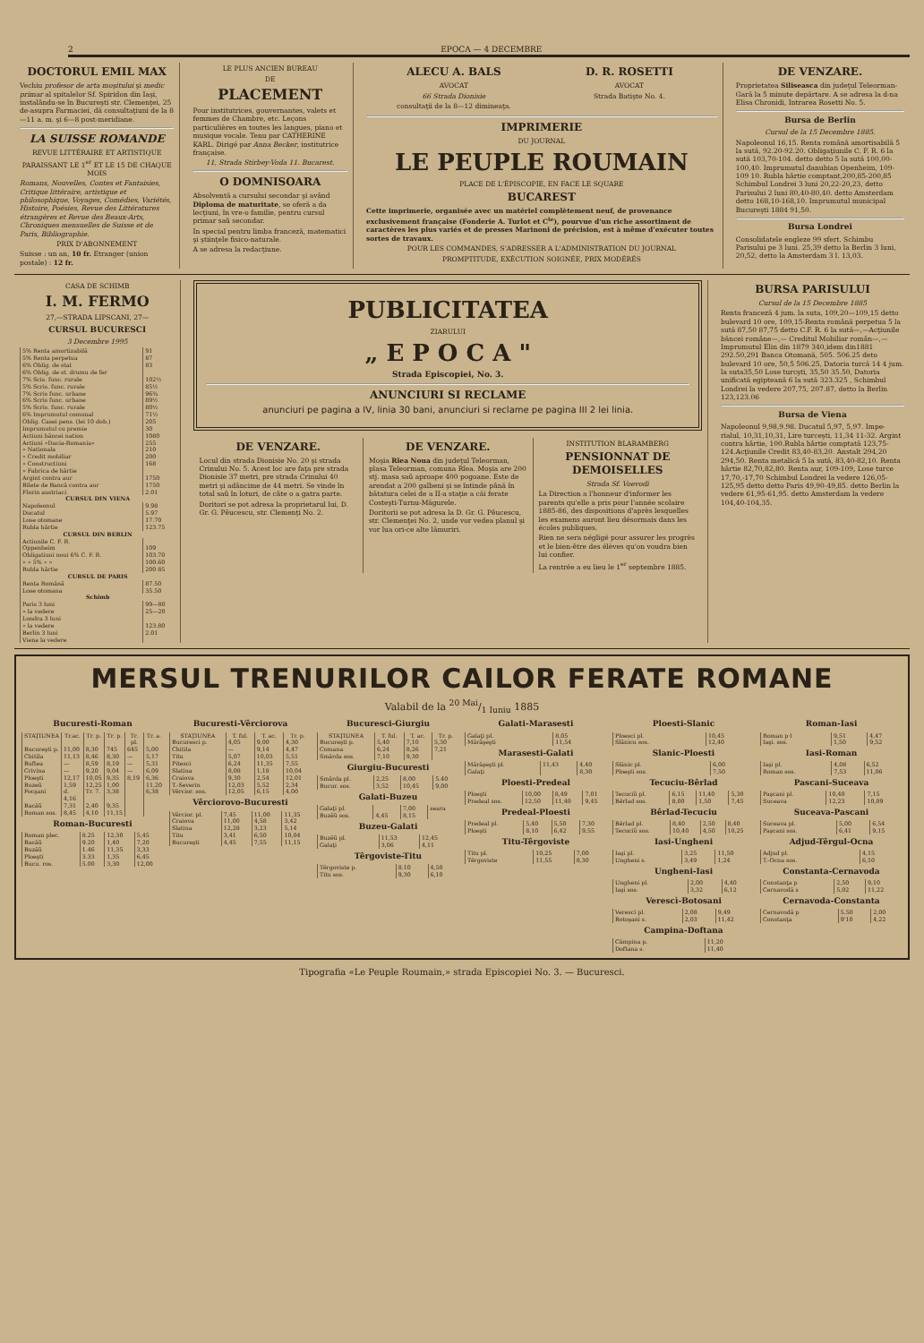2 EPOCA — 4 DECEMBRE
DOCTORUL EMIL MAX
Vechiu profesor de arta moşitului şi medic primar al spitalelor Sf. Spiridon din Iaşi, instalându-se în Bucureşti str. Clemenţei, 25 de-asupra Farmaciei, dă consultaţiuni de la 8—11 a. m. şi 6—8 post-meridiane.
LA SUISSE ROMANDE
REVUE LITTÉRAIRE ET ARTISTIQUE
PARAISSANT LE 1<sup>er</sup> ET LE 15 DE CHAQUE MOIS
Romans, Nouvelles, Contes et Fantaisies, Critique littéraire, artistique et philosophique, Voyages, Comédies, Variétés, Histoire, Poésies, Revue des Littératures étrangères et Revue des Beaux-Arts, Chroniques mensuelles de Suisse et de Paris, Bibliographie.
PRIX D'ABONNEMENT
Suisse : un an, 10 fr. Etranger (union postale) : 12 fr.
LE PLUS ANCIEN BUREAU
DE
PLACEMENT
Pour institutrices, gouvernantes, valets et femmes de Chambre, etc. Leçons particulières en toutes les langues, piano et musique vocale. Tenu par CATHERINE KARL. Dirigé par Anna Becker, institutrice française.
11, Strada Stirbey-Voda 11. Bucarest.
O DOMNISOARA
Absolventă a cursului secondar şi având Diploma de maturitate, se oferă a da lecţiuni, în vre-o familie, pentru cursul primar saŭ secondar.
In special pentru limba franceză, matematici şi ştiinţele fisico-naturale.
A se adresa la redacţiune.
ALECU A. BALS
AVOCAT
66 Strada Dionisie
consultaţii de la 8—12 dimineaţa.
D. R. ROSETTI
AVOCAT
Strada Batişte No. 4.
IMPRIMERIE
DU JOURNAL
LE PEUPLE ROUMAIN
PLACE DE L'ÉPISCOPIE, EN FACE LE SQUARE
BUCAREST
Cette imprimerie, organisée avec un matériel complètement neuf, de provenance exclusivement française (Fonderie A. Turlot et C<sup>ie</sup>), pourvue d'un riche assortiment de caractères les plus variés et de presses Marinoni de précision, est à même d'exécuter toutes sortes de travaux.
POUR LES COMMANDES, S'ADRESSER A L'ADMINISTRATION DU JOURNAL
PROMPTITUDE, EXÉCUTION SOIGNÉE, PRIX MODÉRÉS
DE VENZARE.
Proprietatea Siliseasca din judeţul Teleorman-Gară la 5 minute depărtare. A se adresa la d-na Elisa Chronidi, Intrarea Rosetti No. 5.
Bursa de Berlin
Cursul de la 15 Decembre 1885.
Napoleonul 16,15. Renta română amortisabilă 5 la sută, 92.20-92.20. Obligaţiunile C. F. R. 6 la sută 103,70-104. detto detto 5 la sută 100,00-100,40. Imprumutul danubian Openheim, 109-109 10. Rubla hârtie comptant,200,85-200,85 Schimbul Londrei 3 luni 20,22-20,23, detto Parisului 2 luni 80,40-80,40. detto Amsterdam detto 168,10-168,10. Imprumutul municipal Bucureşti 1884 91,50.
Bursa Londrei
Consolidatele engleze 99 sfert. Schimbu Parisului pe 3 luni. 25,39 detto la Berlin 3 luni, 20,52, detto la Amsterdam 3 l. 13,03.
CASA DE SCHIMB
I. M. FERMO
27,—STRADA LIPSCANI, 27—
CURSUL BUCURESCI
3 Decembre 1995
| 5% Renta amortizabilă | 91 |
| 5% Renta perpetua | 87 |
| 6% Oblig. de stat | 83 |
| 6% Oblig. de st. drumu de fer | |
| 7% Scis. func. rurale | 102½ |
| 5% Scris. func. rurale | 85½ |
| 7% Scris func. urbane | 96¾ |
| 6% Scris func. urbane | 89½ |
| 5% Scris. func. rurale | 80½ |
| 6% Imprumutul comunal | 71½ |
| Oblig. Casei pens. (lei 10 dob.) | 205 |
| Imprumutul cu premie | 30 |
| Actiuni băncei nation | 1080 |
| Actiuni «Dacia-Romania» | 255 |
| » Nationala | 210 |
| » Credit mobiliar | 200 |
| » Constructiuni | 168 |
| » Fabrica de hârtie | |
| Argint contra aur | 1750 |
| Bilete de Bancă contra aur | 1750 |
| Florin austriaci | 2.01 |
| CURSUL DIN VIENA | |
| Napoleonul | 9.98 |
| Ducatul | 5.97 |
| Lose otomane | 17.70 |
| Rubla hârtie | 123.75 |
| CURSUL DIN BERLIN | |
| Actiunile C. F. R. | |
| Oppenheim | 109 |
| Obligatiuni noui 6% C. F. R. | 103.70 |
| » » 5% » » | 100.60 |
| Rubla hârtie | 200 85 |
| CURSUL DE PARIS | |
| Renta Română | 87.50 |
| Lose otomana | 35.50 |
| Schimb | |
| Paris 3 luni | 99—80 |
| » la vedere | 25—20 |
| Londra 3 luni | |
| » la vedere | 123.80 |
| Berlin 3 luni | 2.01 |
| Viena la vedere | |
PUBLICITATEA
ZIARULUI
„ E P O C A "
Strada Episcopiei, No. 3.
ANUNCIURI SI RECLAME
anunciuri pe pagina a IV, linia 30 bani, anunciuri si reclame pe pagina III 2 lei linia.
DE VENZARE.
Locul din strada Dionisie No. 20 şi strada Crinului No. 5. Acest loc are faţa pre strada Dionisie 37 metri, pre strada Crinului 40 metri şi adâncime de 44 metri. Se vinde în total saŭ în loturi, de câte o a gatra parte.
Doritori se pot adresa la proprietarul lui, D. Gr. G. Pĕucescu, str. Clemenţi No. 2.
DE VENZARE.
Moşia Rîea Noua din judeţul Teleorman, plasa Teleorman, comuna Rîea. Moşia are 200 stj. masa saŭ aproape 400 pogoane. Este de arendat a 200 galbeni şi se întinde până în bătatura celei de a II-a staţie a căi ferate Costeşti-Turnu-Măgurele.
Doritorii se pot adresa la D. Gr. G. Pĕucescu, str. Clemenţei No. 2, unde vor vedea planul şi vor lua ori-ce alte lămuriri.
INSTITUTION BLARAMBERG
PENSIONNAT DE DEMOISELLES
Strada Sf. Voevodi
La Direction a l'honneur d'informer les parents qu'elle a pris pour l'année scolaire 1885-86, des dispositions d'après lesquelles les examens auront lieu désormais dans les écoles publiques.
Rien ne sera négligé pour assurer les progrès et le bien-être des élèves qu'on voudra bien lui confier.
La rentrée a eu lieu le 1<sup>er</sup> septembre 1885.
BURSA PARISULUI
Cursul de la 15 Decembre 1885
Renta franceză 4 jum. la suta, 109,20—109,15 detto bulevard 10 ore, 109,15-Renta română perpetua 5 la sută 87,50 87,75 detto C.F. R. 6 la sută—,—Acţiunile băncei române—,— Creditul Mobiliar român—,— Imprumutul Elin din 1879 340,idem din1881 292.50,291 Banca Otomană, 505. 506.25 deto bulevard 10 ore, 50,5 506.25, Datoria turcă 14 4 jum. la suta35,50 Lose turcşti, 35,50 35.50, Datoria unificată egipteană 6 la sută 323.325 , Schimbul Londrei la vedere 207,75, 207.87, detto la Berlin 123,123.06
Bursa de Viena
Napoleonul 9,98,9.98. Ducatul 5,97, 5,97. Impe-rialul, 10,31,10,31, Lire turceşti, 11,34 11-32. Argint contra hârtie, 100.Rubla hârtie comptată 123,75-124.Acţiunile Credit 83,40-83,20. Anstalt 294,20 294,50. Renta metalică 5 la sută, 83,40-82,10. Renta hârtie 82,70,82,80. Renta aur, 109-109, Lose turce 17,70,-17,70 Schimbul Londrei la vedere 126,05-125,95 detto detto Paris 49,90-49,85. detto Berlin la vedere 61,95-61,95. detto Amsterdam la vedere 104,40-104,35.
MERSUL TRENURILOR CAILOR FERATE ROMANE
Valabil de la 20 Mai/1 Iuniu 1885
Bucuresti-Roman
| STAŢIUNEA | Tr.ac. | Tr. p. | Tr. p. | Tr. pl. | Tr. a. |
| --- | --- | --- | --- | --- | --- |
| Bucureşti p. | 11,00 | 8,30 | 745 | 645 | 5,00 |
| Chitila | 11,13 | 8,46 | 8,30 | — | 5,17 |
| Buftea | — | 8,59 | 8,19 | — | 5,31 |
| Crivina | — | 9,20 | 9,04 | — | 6,09 |
| Ploeşti | 12,17 | 10,05 | 9,35 | 8,19 | 6,36 |
| Buzeŭ | 1,59 | 12,25 | 1,00 | | 11,20 |
| Focşani | d. 4,16 | Tr. 7. | 3,38 | | 6,38 |
| Bacăŭ | 7,31 | 2,40 | 9,35 | | |
| Roman sos. | 8,45 | 4,10 | 11,15 | | |
Roman-Bucuresti
| Roman plec. | 8.25 | 12,30 | 5,45 |
| Bacăŭ | 9.20 | 1,40 | 7,20 |
| Buzăŭ | 1.46 | 11,35 | 3,33 |
| Ploeşti | 3.33 | 1,35 | 6,45 |
| Bucu. ros. | 5.00 | 3,30 | 12,00 |
Bucuresti-Vêrciorova
| STAŢIUNEA | T. ful. | T. ac. | Tr. p. |
| --- | --- | --- | --- |
| Bucuresci p. | 4,05 | 9,00 | 4,30 |
| Chitila | — | 9,14 | 4,47 |
| Titu | 5,07 | 10,03 | 5,51 |
| Pitesci | 6,24 | 11,35 | 7,55 |
| Slatina | 8,08 | 1,18 | 10,04 |
| Craiova | 9,30 | 2,54 | 12,01 |
| T.-Severin | 12,03 | 5,52 | 2,34 |
| Vêrcior. sos. | 12,05 | 6,15 | 4,00 |
Vêrciorovo-Bucuresti
| Vêrcior. pl. | 7,45 | 11,00 | 11,35 |
| Craiova | 11,00 | 4,58 | 3,42 |
| Slatina | 12,28 | 3,23 | 5,14 |
| Titu | 3,41 | 6,50 | 10,04 |
| Bucureşti | 4,45 | 7,55 | 11,15 |
Bucuresci-Giurgiu
| STAŢIUNEA | T. ful. | T. ac. | Tr. p. |
| --- | --- | --- | --- |
| Bucureşti p. | 5,40 | 7,10 | 5,30 |
| Comana | 6,24 | 8,26 | 7,21 |
| Smârda sos. | 7,10 | 9,30 | |
Giurgiu-Bucuresti
| Smârda pl. | 2,25 | 8,00 | 5.40 |
| Bucur. sos. | 3,52 | 10,45 | 9,00 |
Galati-Buzeu
| Galaţi pl. | | 7,00 | seara |
| Buzĕŭ sos. | 4,45 | 8,15 | |
Buzeu-Galati
| Buzĕŭ pl. | 11,53 | 12,45 |
| Galaţi | 3,06 | 4,11 |
Têrgoviste-Titu
| Têrgoviste p. | 8.10 | 4,50 |
| Titu sos. | 9,30 | 6,10 |
Galati-Marasesti
| Galaţi pl. | 8,05 |
| Mărăşeşti | 11,54 |
Marasesti-Galati
| Mărăşeşti pl. | 11,43 | 4,40 |
| Galaţi | | 8,30 |
Ploesti-Predeal
| Ploeşti | 10,00 | 8,49 | 7,01 |
| Predeal sos. | 12,50 | 11,40 | 9,45 |
Predeal-Ploesti
| Predeal pl. | 5,40 | 5,50 | 7,30 |
| Ploeşti | 8,10 | 6,42 | 9,55 |
Titu-Têrgoviste
| Titu pl. | 10,25 | 7,00 |
| Têrgoviste | 11,55 | 8,30 |
Ploesti-Slanic
| Ploesci pl. | 10,45 |
| Slănicu sos. | 12,40 |
Slanic-Ploesti
| Slănic pl. | 6,00 |
| Ploeşti sos. | 7,50 |
Tecuciu-Bêrlad
| Tecuciŭ pl. | 6,15 | 11,40 | 5,30 |
| Bêrlad sos. | 8,00 | 1,50 | 7,45 |
Bêrlad-Tecuciu
| Bêrlad pl. | 8,40 | 2,50 | 8,40 |
| Tecuciŭ sos. | 10,40 | 4,50 | 10,25 |
Iasi-Ungheni
| Iaşi pl. | 3,25 | 11,50 |
| Ungheni s. | 3,49 | 1,24 |
Ungheni-Iasi
| Ungheni pl. | 2,00 | 4,40 |
| Iaşi sos. | 3,32 | 6,12 |
Verescì-Botosani
| Verescì pl. | 2,08 | 9,49 |
| Botoşani s. | 2,03 | 11,42 |
Campina-Doftana
| Câmpina p. | 11,20 |
| Doftana s. | 11,40 |
Roman-Iasi
| Roman p·l | 9,51 | 4,47 |
| Iaşi. sos. | 1,50 | 9,52 |
Iasi-Roman
| Iaşi pl. | 4,08 | 6,52 |
| Roman sos. | 7,53 | 11,06 |
Pascani-Suceava
| Paşcani pl. | 10,40 | 7,15 |
| Suceava | 12,23 | 10,09 |
Suceava-Pascani
| Suceava pl. | 5,00 | 6,54 |
| Paşcani sos. | 6,41 | 9,15 |
Adjud-Têrgul-Ocna
| Adjud pl. | 4,15 |
| T.-Ocna sos. | 6,10 |
Constanta-Cernavoda
| Constanţa p | 2,50 | 9,10 |
| Cernavodă s | 5,02 | 11,22 |
Cernavoda-Constanta
| Cernavodă p | 5.50 | 2,00 |
| Constanţa | 9'10 | 4,22 |
Tipografia «Le Peuple Roumain,» strada Episcopiei No. 3. — Bucuresci.